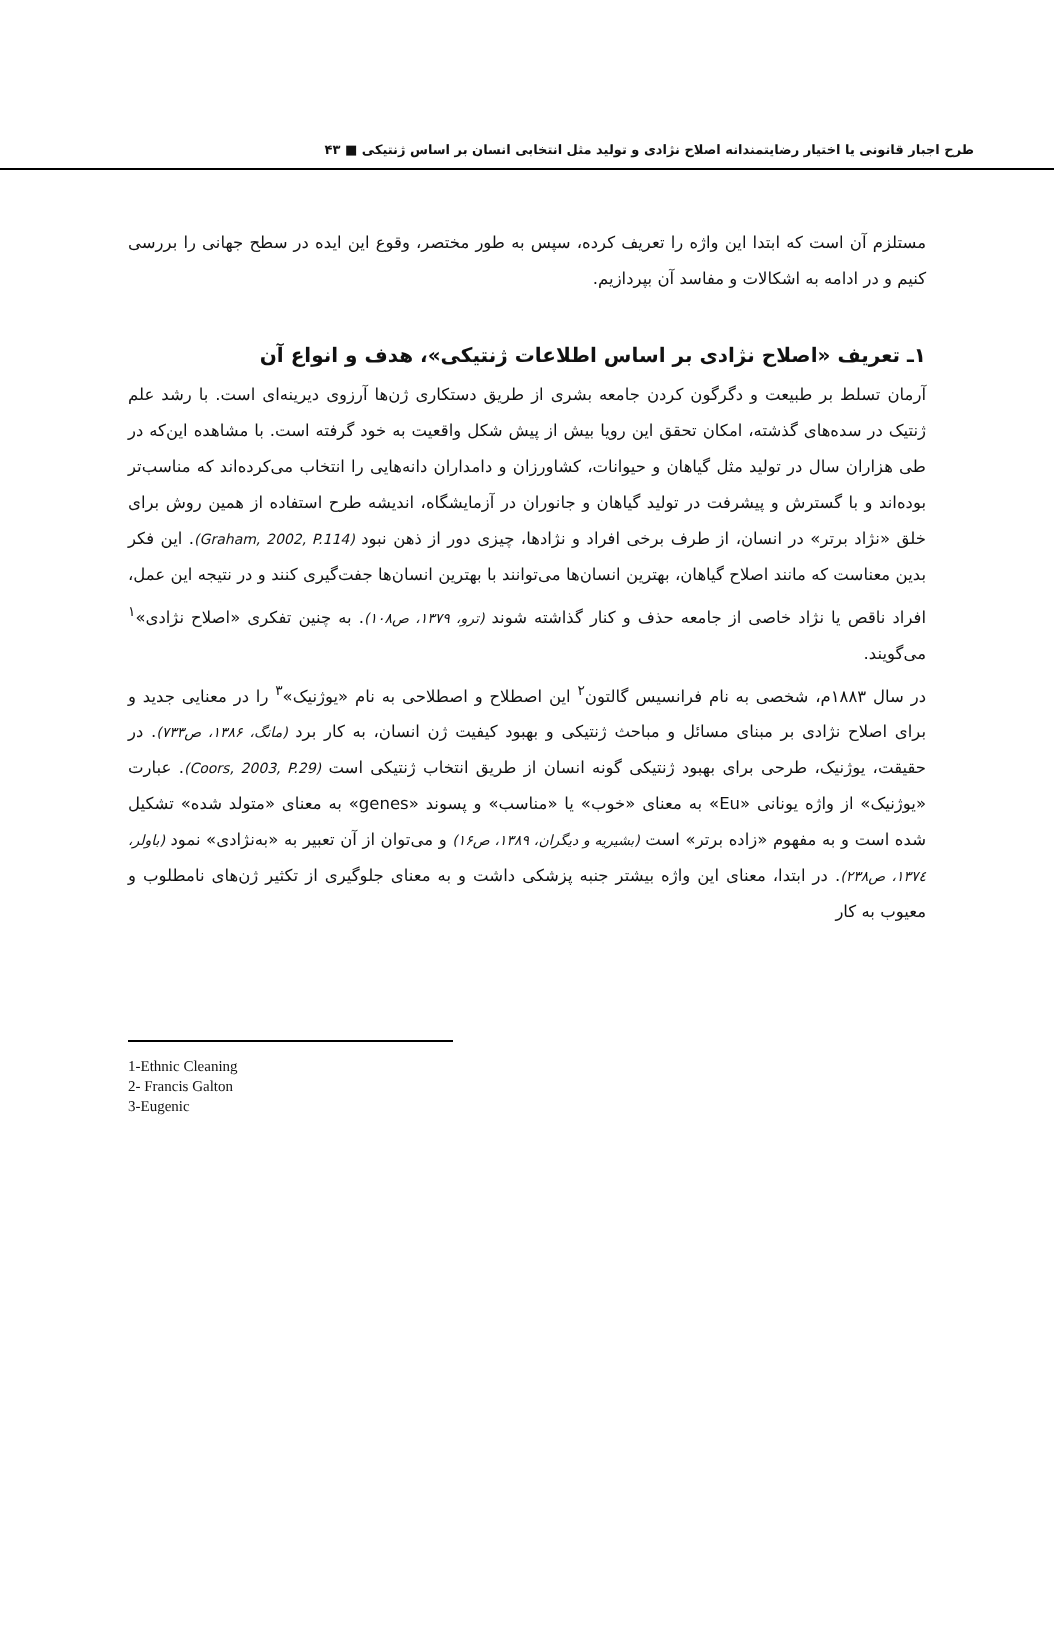طرح اجبار قانونی یا اختیار رضایتمندانه اصلاح نژادی و تولید مثل انتخابی انسان بر اساس ژنتیکی ■ ۴۳
مستلزم آن است که ابتدا این واژه را تعریف کرده، سپس به طور مختصر، وقوع این ایده در سطح جهانی را بررسی کنیم و در ادامه به اشکالات و مفاسد آن بپردازیم.
۱ـ تعریف «اصلاح نژادی بر اساس اطلاعات ژنتیکی»، هدف و انواع آن
آرمان تسلط بر طبیعت و دگرگون کردن جامعه بشری از طریق دستکاری ژن‌ها آرزوی دیرینه‌ای است. با رشد علم ژنتیک در سده‌های گذشته، امکان تحقق این رویا بیش از پیش شکل واقعیت به خود گرفته است. با مشاهده این‌که در طی هزاران سال در تولید مثل گیاهان و حیوانات، کشاورزان و دامداران دانه‌هایی را انتخاب می‌کرده‌اند که مناسب‌تر بوده‌اند و با گسترش و پیشرفت در تولید گیاهان و جانوران در آزمایشگاه، اندیشه طرح استفاده از همین روش برای خلق «نژاد برتر» در انسان، از طرف برخی افراد و نژادها، چیزی دور از ذهن نبود (Graham, 2002, P.114). این فکر بدین معناست که مانند اصلاح گیاهان، بهترین انسان‌ها می‌توانند با بهترین انسان‌ها جفت‌گیری کنند و در نتیجه این عمل، افراد ناقص یا نژاد خاصی از جامعه حذف و کنار گذاشته شوند (ترو، ۱۳۷۹، ص۱۰۸). به چنین تفکری «اصلاح نژادی»<sup>۱</sup> می‌گویند.
در سال ۱۸۸۳م، شخصی به نام فرانسیس گالتون<sup>۲</sup> این اصطلاح و اصطلاحی به نام «یوژنیک»<sup>۳</sup> را در معنایی جدید و برای اصلاح نژادی بر مبنای مسائل و مباحث ژنتیکی و بهبود کیفیت ژن انسان، به کار برد (مانگ، ۱۳۸۶، ص۷۳۳). در حقیقت، یوژنیک، طرحی برای بهبود ژنتیکی گونه انسان از طریق انتخاب ژنتیکی است (Coors, 2003, P.29). عبارت «یوژنیک» از واژه یونانی «Eu» به معنای «خوب» یا «مناسب» و پسوند «genes» به معنای «متولد شده» تشکیل شده است و به مفهوم «زاده برتر» است (بشیریه و دیگران، ۱۳۸۹، ص۱۶) و می‌توان از آن تعبیر به «به‌نژادی» نمود (باولر، ۱۳۷٤، ص۲۳۸). در ابتدا، معنای این واژه بیشتر جنبه پزشکی داشت و به معنای جلوگیری از تکثیر ژن‌های نامطلوب و معیوب به کار
1-Ethnic Cleaning
2- Francis Galton
3-Eugenic